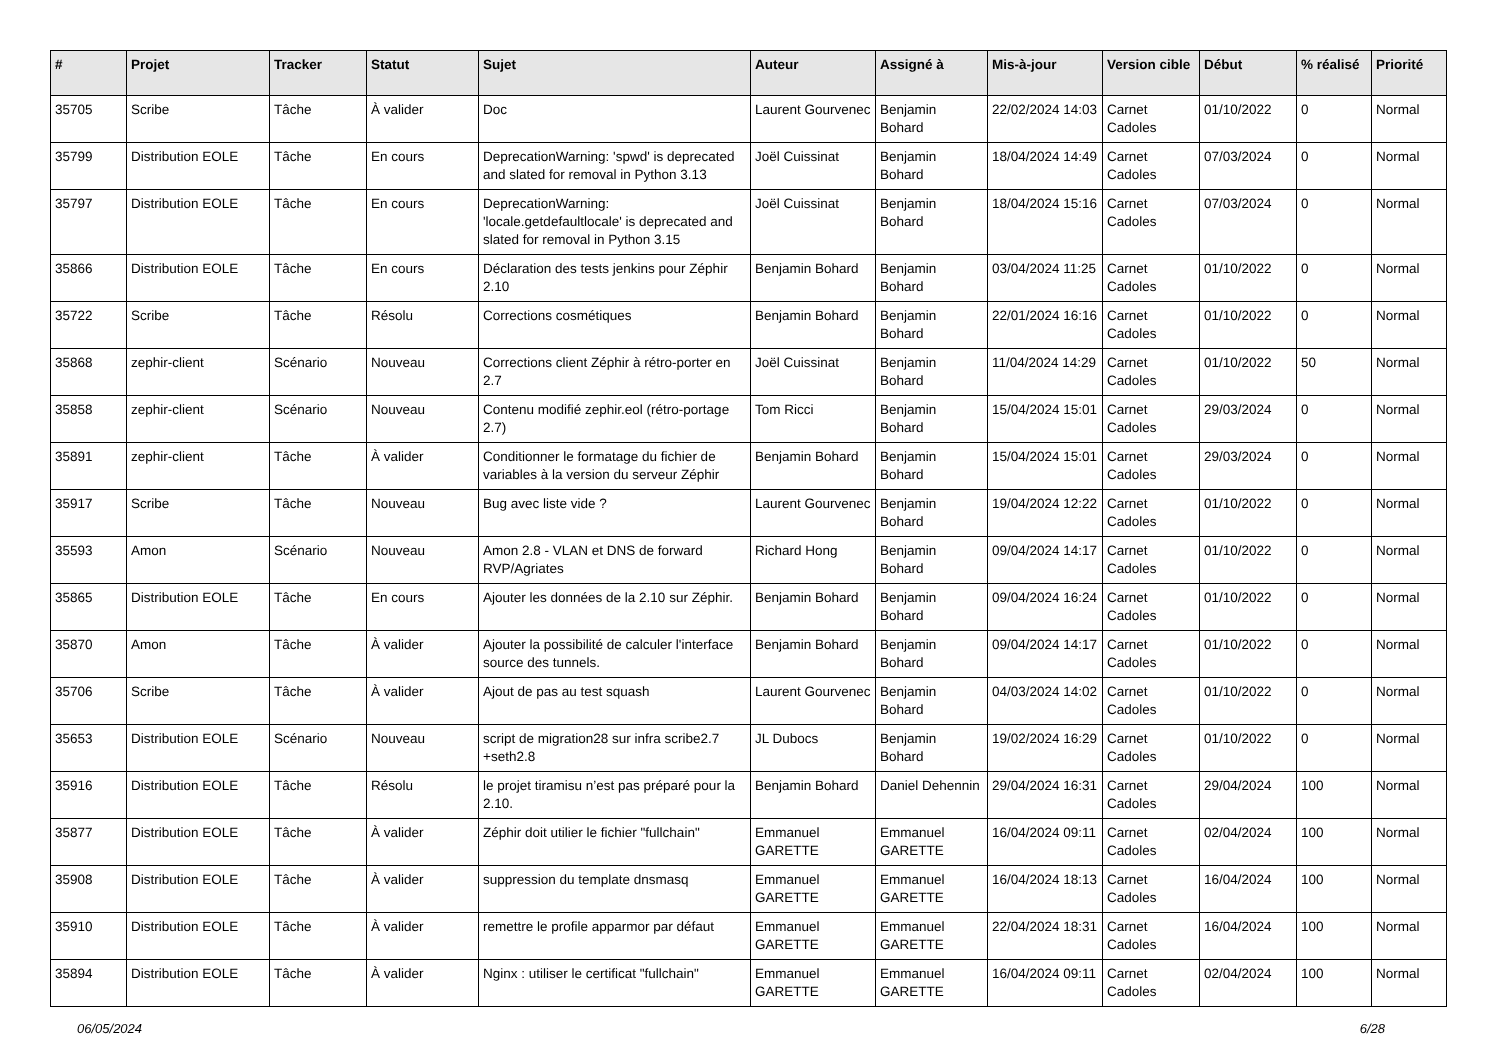| # | Projet | Tracker | Statut | Sujet | Auteur | Assigné à | Mis-à-jour | Version cible | Début | % réalisé | Priorité |
| --- | --- | --- | --- | --- | --- | --- | --- | --- | --- | --- | --- |
| 35705 | Scribe | Tâche | À valider | Doc | Laurent Gourvenec | Benjamin Bohard | 22/02/2024 14:03 | Carnet Cadoles | 01/10/2022 | 0 | Normal |
| 35799 | Distribution EOLE | Tâche | En cours | DeprecationWarning: 'spwd' is deprecated and slated for removal in Python 3.13 | Joël Cuissinat | Benjamin Bohard | 18/04/2024 14:49 | Carnet Cadoles | 07/03/2024 | 0 | Normal |
| 35797 | Distribution EOLE | Tâche | En cours | DeprecationWarning: 'locale.getdefaultlocale' is deprecated and slated for removal in Python 3.15 | Joël Cuissinat | Benjamin Bohard | 18/04/2024 15:16 | Carnet Cadoles | 07/03/2024 | 0 | Normal |
| 35866 | Distribution EOLE | Tâche | En cours | Déclaration des tests jenkins pour Zéphir 2.10 | Benjamin Bohard | Benjamin Bohard | 03/04/2024 11:25 | Carnet Cadoles | 01/10/2022 | 0 | Normal |
| 35722 | Scribe | Tâche | Résolu | Corrections cosmétiques | Benjamin Bohard | Benjamin Bohard | 22/01/2024 16:16 | Carnet Cadoles | 01/10/2022 | 0 | Normal |
| 35868 | zephir-client | Scénario | Nouveau | Corrections client Zéphir à rétro-porter en 2.7 | Joël Cuissinat | Benjamin Bohard | 11/04/2024 14:29 | Carnet Cadoles | 01/10/2022 | 50 | Normal |
| 35858 | zephir-client | Scénario | Nouveau | Contenu modifié zephir.eol (rétro-portage 2.7) | Tom Ricci | Benjamin Bohard | 15/04/2024 15:01 | Carnet Cadoles | 29/03/2024 | 0 | Normal |
| 35891 | zephir-client | Tâche | À valider | Conditionner le formatage du fichier de variables à la version du serveur Zéphir | Benjamin Bohard | Benjamin Bohard | 15/04/2024 15:01 | Carnet Cadoles | 29/03/2024 | 0 | Normal |
| 35917 | Scribe | Tâche | Nouveau | Bug avec liste vide ? | Laurent Gourvenec | Benjamin Bohard | 19/04/2024 12:22 | Carnet Cadoles | 01/10/2022 | 0 | Normal |
| 35593 | Amon | Scénario | Nouveau | Amon 2.8 - VLAN et DNS de forward RVP/Agriates | Richard Hong | Benjamin Bohard | 09/04/2024 14:17 | Carnet Cadoles | 01/10/2022 | 0 | Normal |
| 35865 | Distribution EOLE | Tâche | En cours | Ajouter les données de la 2.10 sur Zéphir. | Benjamin Bohard | Benjamin Bohard | 09/04/2024 16:24 | Carnet Cadoles | 01/10/2022 | 0 | Normal |
| 35870 | Amon | Tâche | À valider | Ajouter la possibilité de calculer l'interface source des tunnels. | Benjamin Bohard | Benjamin Bohard | 09/04/2024 14:17 | Carnet Cadoles | 01/10/2022 | 0 | Normal |
| 35706 | Scribe | Tâche | À valider | Ajout de pas au test squash | Laurent Gourvenec | Benjamin Bohard | 04/03/2024 14:02 | Carnet Cadoles | 01/10/2022 | 0 | Normal |
| 35653 | Distribution EOLE | Scénario | Nouveau | script de migration28 sur infra scribe2.7 +seth2.8 | JL Dubocs | Benjamin Bohard | 19/02/2024 16:29 | Carnet Cadoles | 01/10/2022 | 0 | Normal |
| 35916 | Distribution EOLE | Tâche | Résolu | le projet tiramisu n’est pas préparé pour la 2.10. | Benjamin Bohard | Daniel Dehennin | 29/04/2024 16:31 | Carnet Cadoles | 29/04/2024 | 100 | Normal |
| 35877 | Distribution EOLE | Tâche | À valider | Zéphir doit utilier le fichier "fullchain" | Emmanuel GARETTE | Emmanuel GARETTE | 16/04/2024 09:11 | Carnet Cadoles | 02/04/2024 | 100 | Normal |
| 35908 | Distribution EOLE | Tâche | À valider | suppression du template dnsmasq | Emmanuel GARETTE | Emmanuel GARETTE | 16/04/2024 18:13 | Carnet Cadoles | 16/04/2024 | 100 | Normal |
| 35910 | Distribution EOLE | Tâche | À valider | remettre le profile apparmor par défaut | Emmanuel GARETTE | Emmanuel GARETTE | 22/04/2024 18:31 | Carnet Cadoles | 16/04/2024 | 100 | Normal |
| 35894 | Distribution EOLE | Tâche | À valider | Nginx : utiliser le certificat "fullchain" | Emmanuel GARETTE | Emmanuel GARETTE | 16/04/2024 09:11 | Carnet Cadoles | 02/04/2024 | 100 | Normal |
06/05/2024 6/28